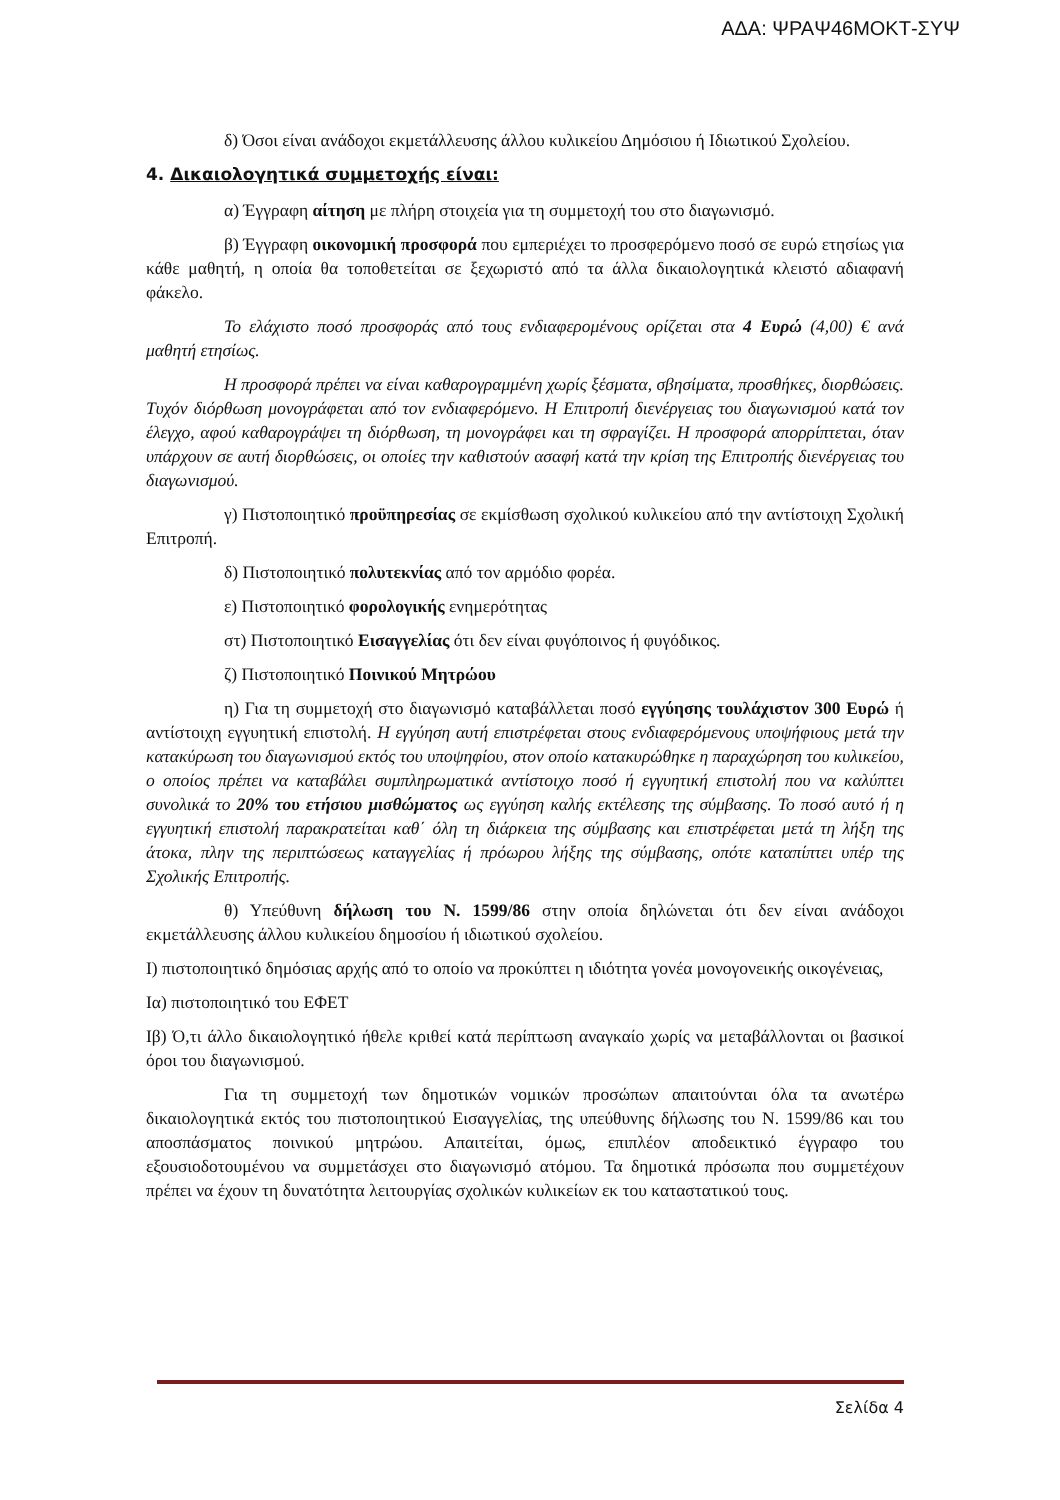ΑΔΑ: ΨΡΑΨ46ΜΟΚΤ-ΣΥΨ
δ) Όσοι είναι ανάδοχοι εκμετάλλευσης άλλου κυλικείου Δημόσιου ή Ιδιωτικού Σχολείου.
4. Δικαιολογητικά συμμετοχής είναι:
α) Έγγραφη αίτηση με πλήρη στοιχεία για τη συμμετοχή του στο διαγωνισμό.
β) Έγγραφη οικονομική προσφορά που εμπεριέχει το προσφερόμενο ποσό σε ευρώ ετησίως για κάθε μαθητή, η οποία θα τοποθετείται σε ξεχωριστό από τα άλλα δικαιολογητικά κλειστό αδιαφανή φάκελο.
Το ελάχιστο ποσό προσφοράς από τους ενδιαφερομένους ορίζεται στα 4 Ευρώ (4,00) € ανά μαθητή ετησίως.
Η προσφορά πρέπει να είναι καθαρογραμμένη χωρίς ξέσματα, σβησίματα, προσθήκες, διορθώσεις. Τυχόν διόρθωση μονογράφεται από τον ενδιαφερόμενο. Η Επιτροπή διενέργειας του διαγωνισμού κατά τον έλεγχο, αφού καθαρογράψει τη διόρθωση, τη μονογράφει και τη σφραγίζει. Η προσφορά απορρίπτεται, όταν υπάρχουν σε αυτή διορθώσεις, οι οποίες την καθιστούν ασαφή κατά την κρίση της Επιτροπής διενέργειας του διαγωνισμού.
γ) Πιστοποιητικό προϋπηρεσίας σε εκμίσθωση σχολικού κυλικείου από την αντίστοιχη Σχολική Επιτροπή.
δ) Πιστοποιητικό πολυτεκνίας από τον αρμόδιο φορέα.
ε) Πιστοποιητικό φορολογικής ενημερότητας
στ) Πιστοποιητικό Εισαγγελίας ότι δεν είναι φυγόποινος ή φυγόδικος.
ζ) Πιστοποιητικό Ποινικού Μητρώου
η) Για τη συμμετοχή στο διαγωνισμό καταβάλλεται ποσό εγγύησης τουλάχιστον 300 Ευρώ ή αντίστοιχη εγγυητική επιστολή. Η εγγύηση αυτή επιστρέφεται στους ενδιαφερόμενους υποψήφιους μετά την κατακύρωση του διαγωνισμού εκτός του υποψηφίου, στον οποίο κατακυρώθηκε η παραχώρηση του κυλικείου, ο οποίος πρέπει να καταβάλει συμπληρωματικά αντίστοιχο ποσό ή εγγυητική επιστολή που να καλύπτει συνολικά το 20% του ετήσιου μισθώματος ως εγγύηση καλής εκτέλεσης της σύμβασης. Το ποσό αυτό ή η εγγυητική επιστολή παρακρατείται καθ΄ όλη τη διάρκεια της σύμβασης και επιστρέφεται μετά τη λήξη της άτοκα, πλην της περιπτώσεως καταγγελίας ή πρόωρου λήξης της σύμβασης, οπότε καταπίπτει υπέρ της Σχολικής Επιτροπής.
θ) Υπεύθυνη δήλωση του Ν. 1599/86 στην οποία δηλώνεται ότι δεν είναι ανάδοχοι εκμετάλλευσης άλλου κυλικείου δημοσίου ή ιδιωτικού σχολείου.
Ι) πιστοποιητικό δημόσιας αρχής από το οποίο να προκύπτει η ιδιότητα γονέα μονογονεικής οικογένειας,
Ια) πιστοποιητικό του ΕΦΕΤ
Ιβ) Ό,τι άλλο δικαιολογητικό ήθελε κριθεί κατά περίπτωση αναγκαίο χωρίς να μεταβάλλονται οι βασικοί όροι του διαγωνισμού.
Για τη συμμετοχή των δημοτικών νομικών προσώπων απαιτούνται όλα τα ανωτέρω δικαιολογητικά εκτός του πιστοποιητικού Εισαγγελίας, της υπεύθυνης δήλωσης του Ν. 1599/86 και του αποσπάσματος ποινικού μητρώου. Απαιτείται, όμως, επιπλέον αποδεικτικό έγγραφο του εξουσιοδοτουμένου να συμμετάσχει στο διαγωνισμό ατόμου. Τα δημοτικά πρόσωπα που συμμετέχουν πρέπει να έχουν τη δυνατότητα λειτουργίας σχολικών κυλικείων εκ του καταστατικού τους.
Σελίδα 4